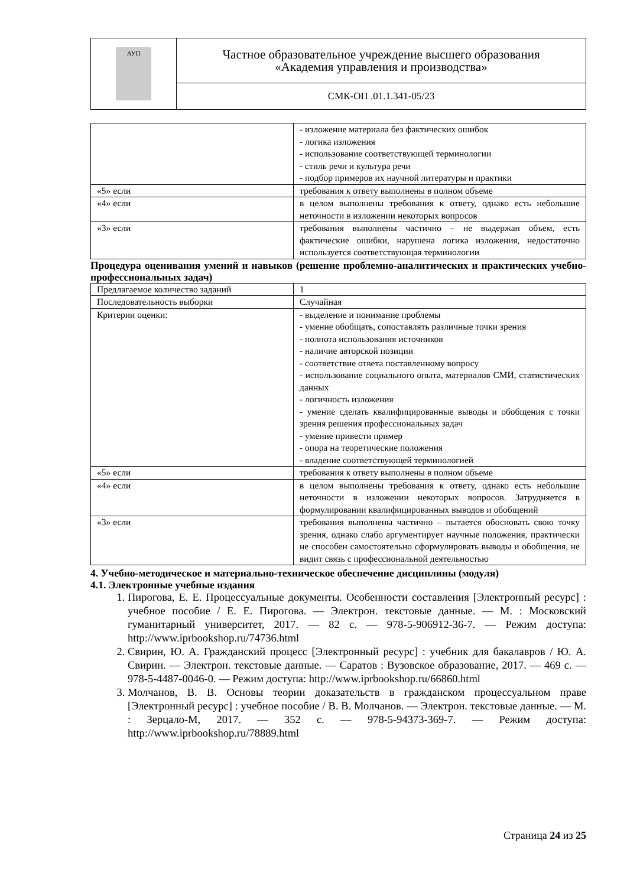| АУП | Частное образовательное учреждение высшего образования «Академия управления и производства» |
| | СМК-ОП .01.1.341-05/23 |
| | - изложение материала без фактических ошибок - логика изложения - использование соответствующей терминологии - стиль речи и культура речи - подбор примеров их научной литературы и практики |
| «5» если | требования к ответу выполнены в полном объеме |
| «4» если | в целом выполнены требования к ответу, однако есть небольшие неточности в изложении некоторых вопросов |
| «3» если | требования выполнены частично – не выдержан объем, есть фактические ошибки, нарушена логика изложения, недостаточно используется соответствующая терминологии |
Процедура оценивания умений и навыков (решение проблемно-аналитических и практических учебно-профессиональных задач)
| Предлагаемое количество заданий | 1 |
| Последовательность выборки | Случайная |
| Критерии оценки: | - выделение и понимание проблемы - умение обобщать, сопоставлять различные точки зрения - полнота использования источников - наличие авторской позиции - соответствие ответа поставленному вопросу - использование социального опыта, материалов СМИ, статистических данных - логичность изложения - умение сделать квалифицированные выводы и обобщения с точки зрения решения профессиональных задач - умение привести пример - опора на теоретические положения - владение соответствующей терминологией |
| «5» если | требования к ответу выполнены в полном объеме |
| «4» если | в целом выполнены требования к ответу, однако есть небольшие неточности в изложении некоторых вопросов. Затрудняется в формулировании квалифицированных выводов и обобщений |
| «3» если | требования выполнены частично – пытается обосновать свою точку зрения, однако слабо аргументирует научные положения, практически не способен самостоятельно сформулировать выводы и обобщения, не видит связь с профессиональной деятельностью |
4. Учебно-методическое и материально-техническое обеспечение дисциплины (модуля)
4.1. Электронные учебные издания
1. Пирогова, Е. Е. Процессуальные документы. Особенности составления [Электронный ресурс] : учебное пособие / Е. Е. Пирогова. — Электрон. текстовые данные. — М. : Московский гуманитарный университет, 2017. — 82 с. — 978-5-906912-36-7. — Режим доступа: http://www.iprbookshop.ru/74736.html
2. Свирин, Ю. А. Гражданский процесс [Электронный ресурс] : учебник для бакалавров / Ю. А. Свирин. — Электрон. текстовые данные. — Саратов : Вузовское образование, 2017. — 469 c. — 978-5-4487-0046-0. — Режим доступа: http://www.iprbookshop.ru/66860.html
3. Молчанов, В. В. Основы теории доказательств в гражданском процессуальном праве [Электронный ресурс] : учебное пособие / В. В. Молчанов. — Электрон. текстовые данные. — М. : Зерцало-М, 2017. — 352 c. — 978-5-94373-369-7. — Режим доступа: http://www.iprbookshop.ru/78889.html
Страница 24 из 25